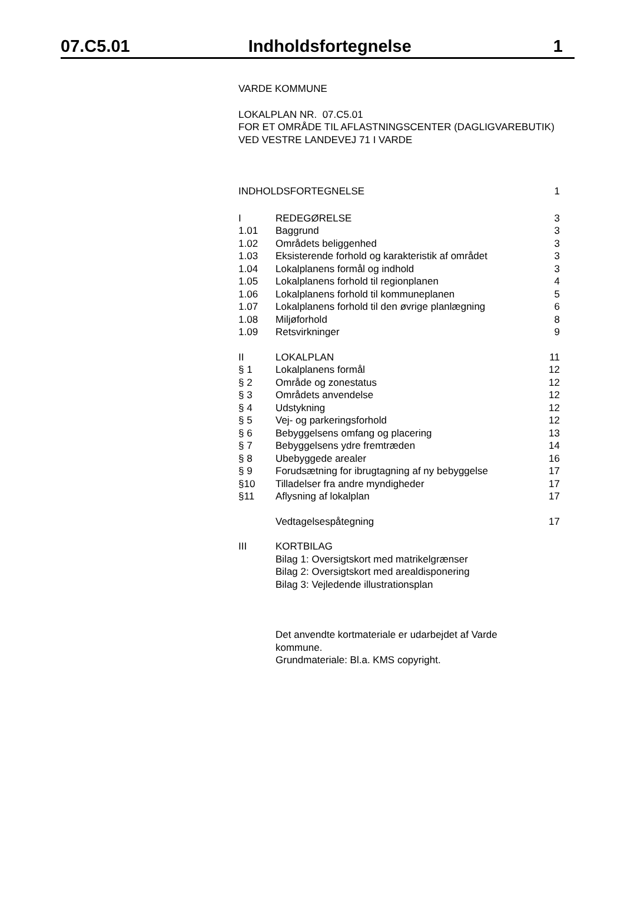07.C5.01 Indholdsfortegnelse 1
VARDE KOMMUNE
LOKALPLAN NR. 07.C5.01
FOR ET OMRÅDE TIL AFLASTNINGSCENTER (DAGLIGVAREBUTIK) VED VESTRE LANDEVEJ 71 I VARDE
| INDHOLDSFORTEGNELSE | | 1 |
| I | REDEGØRELSE | 3 |
| 1.01 | Baggrund | 3 |
| 1.02 | Områdets beliggenhed | 3 |
| 1.03 | Eksisterende forhold og karakteristik af området | 3 |
| 1.04 | Lokalplanens formål og indhold | 3 |
| 1.05 | Lokalplanens forhold til regionplanen | 4 |
| 1.06 | Lokalplanens forhold til kommuneplanen | 5 |
| 1.07 | Lokalplanens forhold til den øvrige planlægning | 6 |
| 1.08 | Miljøforhold | 8 |
| 1.09 | Retsvirkninger | 9 |
| II | LOKALPLAN | 11 |
| § 1 | Lokalplanens formål | 12 |
| § 2 | Område og zonestatus | 12 |
| § 3 | Områdets anvendelse | 12 |
| § 4 | Udstykning | 12 |
| § 5 | Vej- og parkeringsforhold | 12 |
| § 6 | Bebyggelsens omfang og placering | 13 |
| § 7 | Bebyggelsens ydre fremtræden | 14 |
| § 8 | Ubebyggede arealer | 16 |
| § 9 | Forudsætning for ibrugtagning af ny bebyggelse | 17 |
| §10 | Tilladelser fra andre myndigheder | 17 |
| §11 | Aflysning af lokalplan | 17 |
| | Vedtagelsespåtegning | 17 |
| III | KORTBILAG Bilag 1: Oversigtskort med matrikelgrænser Bilag 2: Oversigtskort med arealdisponering Bilag 3: Vejledende illustrationsplan | |
| | Det anvendte kortmateriale er udarbejdet af Varde kommune. Grundmateriale: Bl.a. KMS copyright. | |